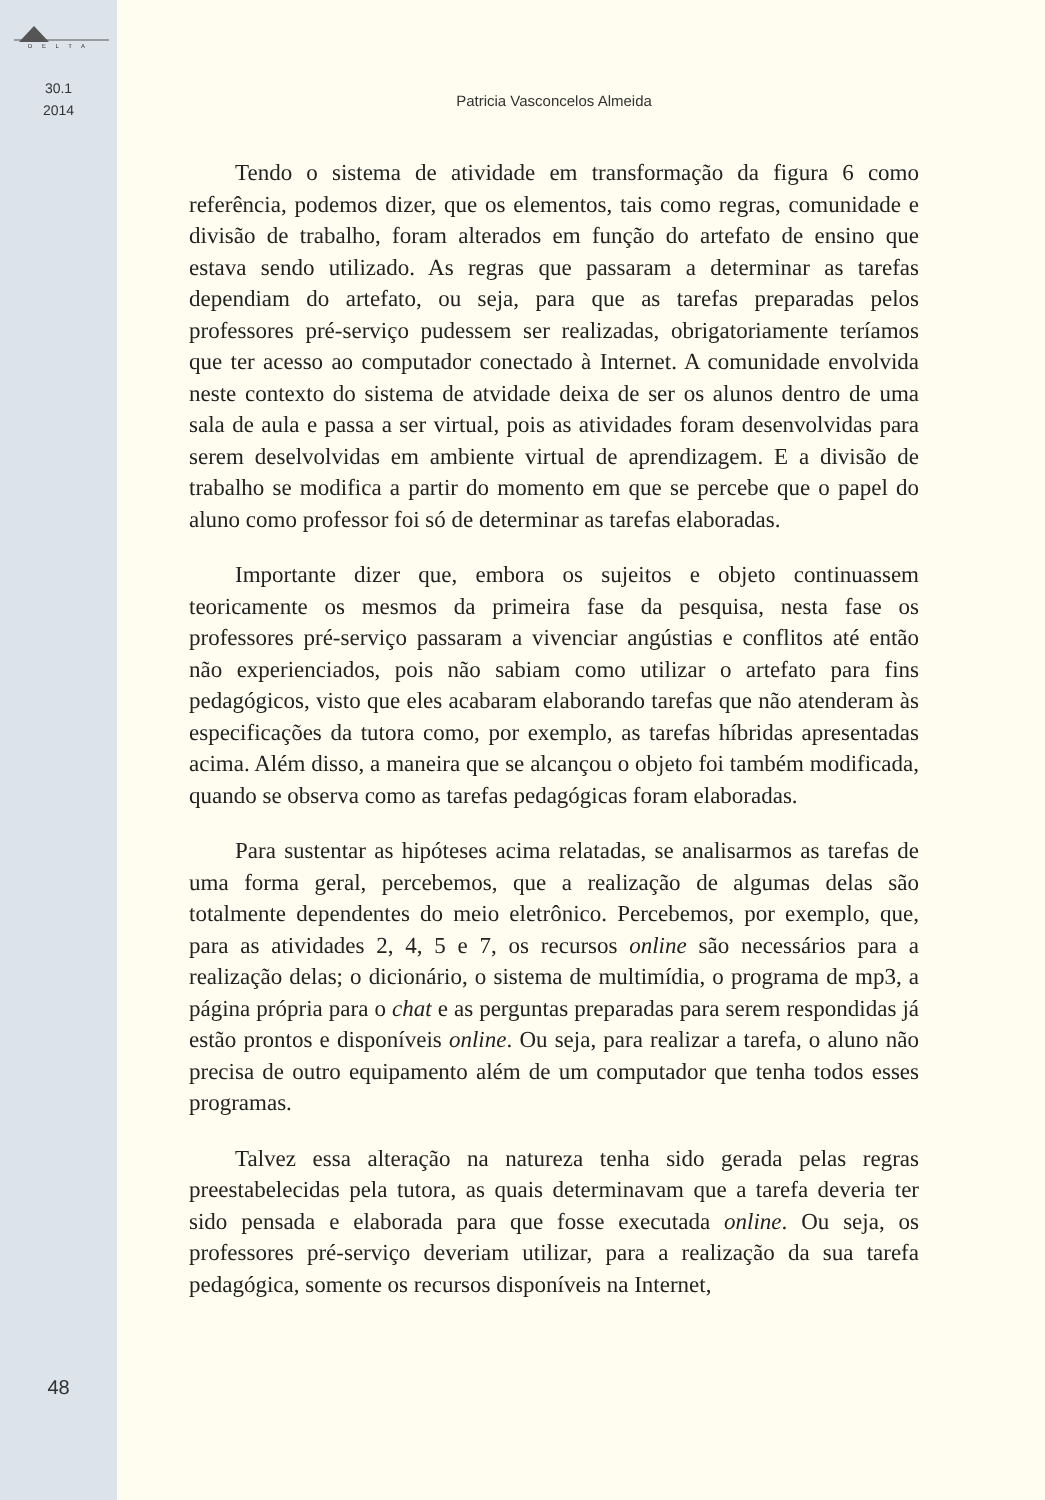D E L T A
30.1
2014
48
Patricia Vasconcelos Almeida
Tendo o sistema de atividade em transformação da figura 6 como referência, podemos dizer, que os elementos, tais como regras, comunidade e divisão de trabalho, foram alterados em função do artefato de ensino que estava sendo utilizado. As regras que passaram a determinar as tarefas dependiam do artefato, ou seja, para que as tarefas preparadas pelos professores pré-serviço pudessem ser realizadas, obrigatoriamente teríamos que ter acesso ao computador conectado à Internet. A comunidade envolvida neste contexto do sistema de atvidade deixa de ser os alunos dentro de uma sala de aula e passa a ser virtual, pois as atividades foram desenvolvidas para serem deselvolvidas em ambiente virtual de aprendizagem. E a divisão de trabalho se modifica a partir do momento em que se percebe que o papel do aluno como professor foi só de determinar as tarefas elaboradas.
Importante dizer que, embora os sujeitos e objeto continuassem teoricamente os mesmos da primeira fase da pesquisa, nesta fase os professores pré-serviço passaram a vivenciar angústias e conflitos até então não experienciados, pois não sabiam como utilizar o artefato para fins pedagógicos, visto que eles acabaram elaborando tarefas que não atenderam às especificações da tutora como, por exemplo, as tarefas híbridas apresentadas acima. Além disso, a maneira que se alcançou o objeto foi também modificada, quando se observa como as tarefas pedagógicas foram elaboradas.
Para sustentar as hipóteses acima relatadas, se analisarmos as tarefas de uma forma geral, percebemos, que a realização de algumas delas são totalmente dependentes do meio eletrônico. Percebemos, por exemplo, que, para as atividades 2, 4, 5 e 7, os recursos online são necessários para a realização delas; o dicionário, o sistema de multimídia, o programa de mp3, a página própria para o chat e as perguntas preparadas para serem respondidas já estão prontos e disponíveis online. Ou seja, para realizar a tarefa, o aluno não precisa de outro equipamento além de um computador que tenha todos esses programas.
Talvez essa alteração na natureza tenha sido gerada pelas regras preestabelecidas pela tutora, as quais determinavam que a tarefa deveria ter sido pensada e elaborada para que fosse executada online. Ou seja, os professores pré-serviço deveriam utilizar, para a realização da sua tarefa pedagógica, somente os recursos disponíveis na Internet,